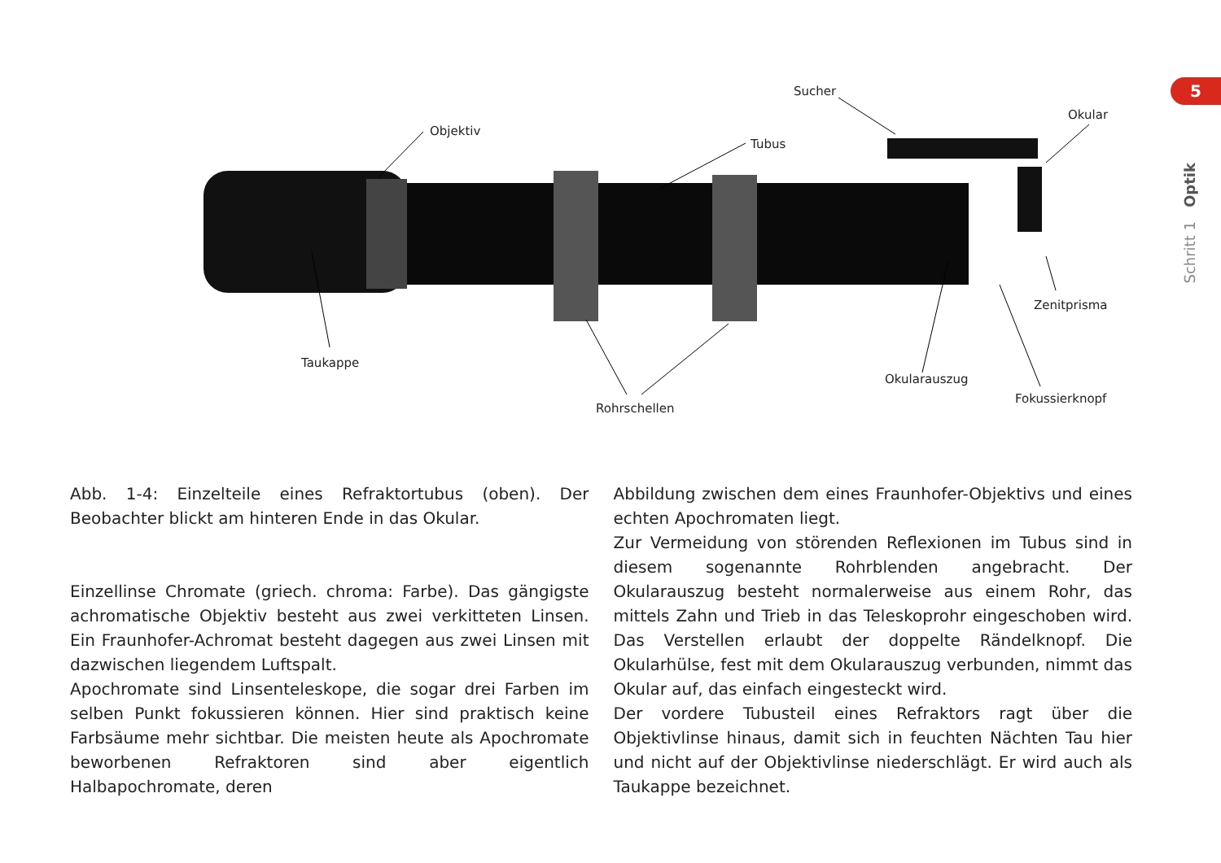5
Schritt 1 Optik
Objektiv
Tubus
Sucher
Okular
Taukappe
Rohrschellen
Okularauszug
Zenitprisma
Fokussierknopf
Abb. 1-4: Einzelteile eines Refraktortubus (oben). Der Beobachter blickt am hinteren Ende in das Okular.
Einzellinse Chromate (griech. chroma: Farbe). Das gängigste achromatische Objektiv besteht aus zwei verkitteten Linsen. Ein Fraunhofer-Achromat besteht dagegen aus zwei Linsen mit dazwischen liegendem Luftspalt.
Apochromate sind Linsenteleskope, die sogar drei Farben im selben Punkt fokussieren können. Hier sind praktisch keine Farbsäume mehr sichtbar. Die meisten heute als Apochromate beworbenen Refraktoren sind aber eigentlich Halbapochromate, deren
Abbildung zwischen dem eines Fraunhofer-Objektivs und eines echten Apochromaten liegt.
Zur Vermeidung von störenden Reflexionen im Tubus sind in diesem sogenannte Rohrblenden angebracht. Der Okularauszug besteht normalerweise aus einem Rohr, das mittels Zahn und Trieb in das Teleskoprohr eingeschoben wird. Das Verstellen erlaubt der doppelte Rändelknopf. Die Okularhülse, fest mit dem Okularauszug verbunden, nimmt das Okular auf, das einfach eingesteckt wird.
Der vordere Tubusteil eines Refraktors ragt über die Objektivlinse hinaus, damit sich in feuchten Nächten Tau hier und nicht auf der Objektivlinse niederschlägt. Er wird auch als Taukappe bezeichnet.